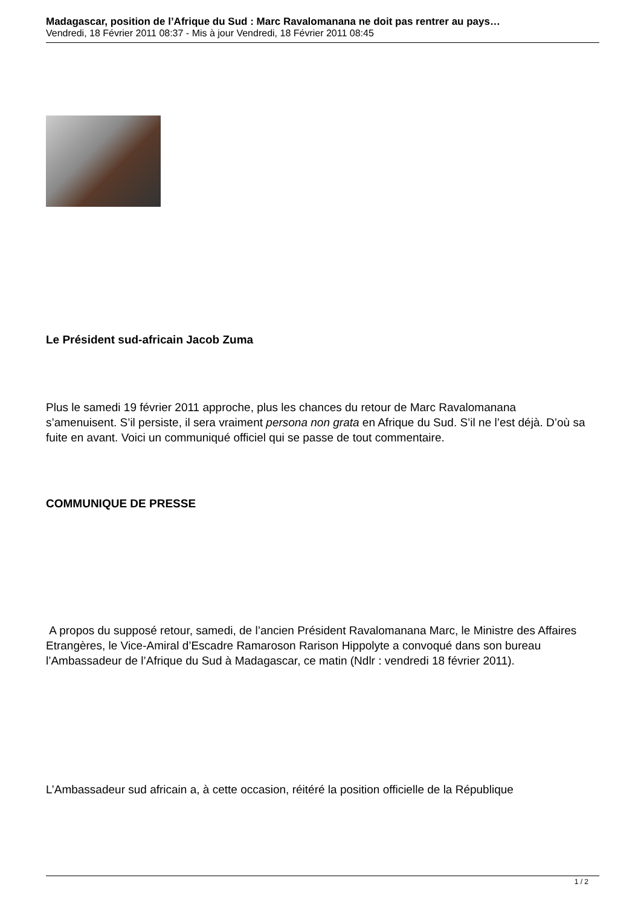Madagascar, position de l’Afrique du Sud : Marc Ravalomanana ne doit pas rentrer au pays…
Vendredi, 18 Février 2011 08:37 - Mis à jour Vendredi, 18 Février 2011 08:45
Le Président sud-africain Jacob Zuma
Plus le samedi 19 février 2011 approche, plus les chances du retour de Marc Ravalomanana s’amenuisent. S’il persiste, il sera vraiment persona non grata en Afrique du Sud. S’il ne l’est déjà. D’où sa fuite en avant. Voici un communiqué officiel qui se passe de tout commentaire.
COMMUNIQUE DE PRESSE
A propos du supposé retour, samedi, de l’ancien Président Ravalomanana Marc, le Ministre des Affaires Etrangères, le Vice-Amiral d’Escadre Ramaroson Rarison Hippolyte a convoqué dans son bureau l’Ambassadeur de l’Afrique du Sud à Madagascar, ce matin (Ndlr : vendredi 18 février 2011).
L’Ambassadeur sud africain a, à cette occasion, réitéré la position officielle de la République
1 / 2